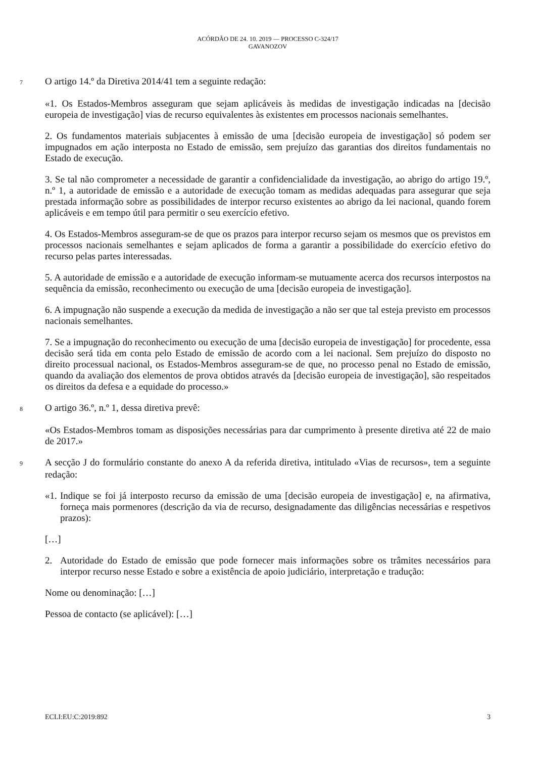ACÓRDÃO DE 24. 10. 2019 — PROCESSO C-324/17
GAVANOZOV
7 O artigo 14.º da Diretiva 2014/41 tem a seguinte redação:
«1. Os Estados-Membros asseguram que sejam aplicáveis às medidas de investigação indicadas na [decisão europeia de investigação] vias de recurso equivalentes às existentes em processos nacionais semelhantes.
2. Os fundamentos materiais subjacentes à emissão de uma [decisão europeia de investigação] só podem ser impugnados em ação interposta no Estado de emissão, sem prejuízo das garantias dos direitos fundamentais no Estado de execução.
3. Se tal não comprometer a necessidade de garantir a confidencialidade da investigação, ao abrigo do artigo 19.º, n.º 1, a autoridade de emissão e a autoridade de execução tomam as medidas adequadas para assegurar que seja prestada informação sobre as possibilidades de interpor recurso existentes ao abrigo da lei nacional, quando forem aplicáveis e em tempo útil para permitir o seu exercício efetivo.
4. Os Estados-Membros asseguram-se de que os prazos para interpor recurso sejam os mesmos que os previstos em processos nacionais semelhantes e sejam aplicados de forma a garantir a possibilidade do exercício efetivo do recurso pelas partes interessadas.
5. A autoridade de emissão e a autoridade de execução informam-se mutuamente acerca dos recursos interpostos na sequência da emissão, reconhecimento ou execução de uma [decisão europeia de investigação].
6. A impugnação não suspende a execução da medida de investigação a não ser que tal esteja previsto em processos nacionais semelhantes.
7. Se a impugnação do reconhecimento ou execução de uma [decisão europeia de investigação] for procedente, essa decisão será tida em conta pelo Estado de emissão de acordo com a lei nacional. Sem prejuízo do disposto no direito processual nacional, os Estados-Membros asseguram-se de que, no processo penal no Estado de emissão, quando da avaliação dos elementos de prova obtidos através da [decisão europeia de investigação], são respeitados os direitos da defesa e a equidade do processo.»
8 O artigo 36.º, n.º 1, dessa diretiva prevê:
«Os Estados-Membros tomam as disposições necessárias para dar cumprimento à presente diretiva até 22 de maio de 2017.»
9 A secção J do formulário constante do anexo A da referida diretiva, intitulado «Vias de recursos», tem a seguinte redação:
«1. Indique se foi já interposto recurso da emissão de uma [decisão europeia de investigação] e, na afirmativa, forneça mais pormenores (descrição da via de recurso, designadamente das diligências necessárias e respetivos prazos):
[…]
2. Autoridade do Estado de emissão que pode fornecer mais informações sobre os trâmites necessários para interpor recurso nesse Estado e sobre a existência de apoio judiciário, interpretação e tradução:
Nome ou denominação: […]
Pessoa de contacto (se aplicável): […]
ECLI:EU:C:2019:892 3